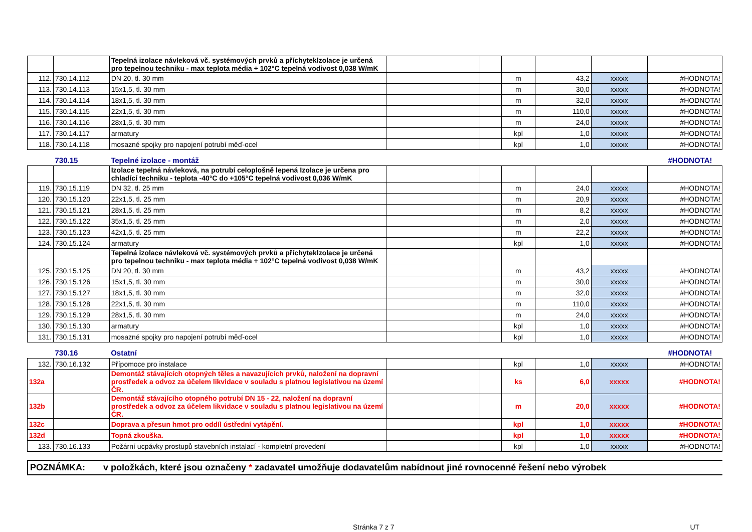| | | Tepelná izolace návleková vč. systémových prvků a příchyteklzolace je určená pro tepelnou techniku - max teplota média + 102°C tepelná vodivost 0,038 W/mK | | | | | | |
| 112. | 730.14.112 | DN 20, tl. 30 mm | | | m | 43,2 | xxxxx | #HODNOTA! |
| 113. | 730.14.113 | 15x1,5, tl. 30 mm | | | m | 30,0 | xxxxx | #HODNOTA! |
| 114. | 730.14.114 | 18x1,5, tl. 30 mm | | | m | 32,0 | xxxxx | #HODNOTA! |
| 115. | 730.14.115 | 22x1,5, tl. 30 mm | | | m | 110,0 | xxxxx | #HODNOTA! |
| 116. | 730.14.116 | 28x1,5, tl. 30 mm | | | m | 24,0 | xxxxx | #HODNOTA! |
| 117. | 730.14.117 | armatury | | | kpl | 1,0 | xxxxx | #HODNOTA! |
| 118. | 730.14.118 | mosazné spojky pro napojení potrubí měď-ocel | | | kpl | 1,0 | xxxxx | #HODNOTA! |
| | 730.15 | Tepelné izolace - montáž | | | | | #HODNOTA! | |
| | | Izolace tepelná návleková, na potrubí celoplošně lepená Izolace je určena pro chladící techniku - teplota -40°C do +105°C tepelná vodivost 0,036 W/mK | | | | | | |
| 119. | 730.15.119 | DN 32, tl. 25 mm | | | m | 24,0 | xxxxx | #HODNOTA! |
| 120. | 730.15.120 | 22x1,5, tl. 25 mm | | | m | 20,9 | xxxxx | #HODNOTA! |
| 121. | 730.15.121 | 28x1,5, tl. 25 mm | | | m | 8,2 | xxxxx | #HODNOTA! |
| 122. | 730.15.122 | 35x1,5, tl. 25 mm | | | m | 2,0 | xxxxx | #HODNOTA! |
| 123. | 730.15.123 | 42x1,5, tl. 25 mm | | | m | 22,2 | xxxxx | #HODNOTA! |
| 124. | 730.15.124 | armatury | | | kpl | 1,0 | xxxxx | #HODNOTA! |
| | | Tepelná izolace návleková vč. systémových prvků a příchyteklzolace je určená pro tepelnou techniku - max teplota média + 102°C tepelná vodivost 0,038 W/mK | | | | | | |
| 125. | 730.15.125 | DN 20, tl. 30 mm | | | m | 43,2 | xxxxx | #HODNOTA! |
| 126. | 730.15.126 | 15x1,5, tl. 30 mm | | | m | 30,0 | xxxxx | #HODNOTA! |
| 127. | 730.15.127 | 18x1,5, tl. 30 mm | | | m | 32,0 | xxxxx | #HODNOTA! |
| 128. | 730.15.128 | 22x1,5, tl. 30 mm | | | m | 110,0 | xxxxx | #HODNOTA! |
| 129. | 730.15.129 | 28x1,5, tl. 30 mm | | | m | 24,0 | xxxxx | #HODNOTA! |
| 130. | 730.15.130 | armatury | | | kpl | 1,0 | xxxxx | #HODNOTA! |
| 131. | 730.15.131 | mosazné spojky pro napojení potrubí měď-ocel | | | kpl | 1,0 | xxxxx | #HODNOTA! |
| | 730.16 | Ostatní | | | | | #HODNOTA! | |
| 132. | 730.16.132 | Přípomoce pro instalace | | | kpl | 1,0 | xxxxx | #HODNOTA! |
| 132a | | Demontáž stávajících otopných těles a navazujících prvků, naložení na dopravní prostředek a odvoz za účelem likvidace v souladu s platnou legislativou na území ČR. | | | ks | 6,0 | xxxxx | #HODNOTA! |
| 132b | | Demontáž stávajícího otopného potrubí DN 15 - 22, naložení na dopravní prostředek a odvoz za účelem likvidace v souladu s platnou legislativou na území ČR. | | | m | 20,0 | xxxxx | #HODNOTA! |
| 132c | | Doprava a přesun hmot pro oddíl ústřední vytápění. | | | kpl | 1,0 | xxxxx | #HODNOTA! |
| 132d | | Topná zkouška. | | | kpl | 1,0 | xxxxx | #HODNOTA! |
| 133. | 730.16.133 | Požární ucpávky prostupů stavebních instalací - kompletní provedení | | | kpl | 1,0 | xxxxx | #HODNOTA! |
POZNÁMKA: v položkách, které jsou označeny * zadavatel umožňuje dodavatelům nabídnout jiné rovnocenné řešení nebo výrobek
Stránka 7 z 7 UT